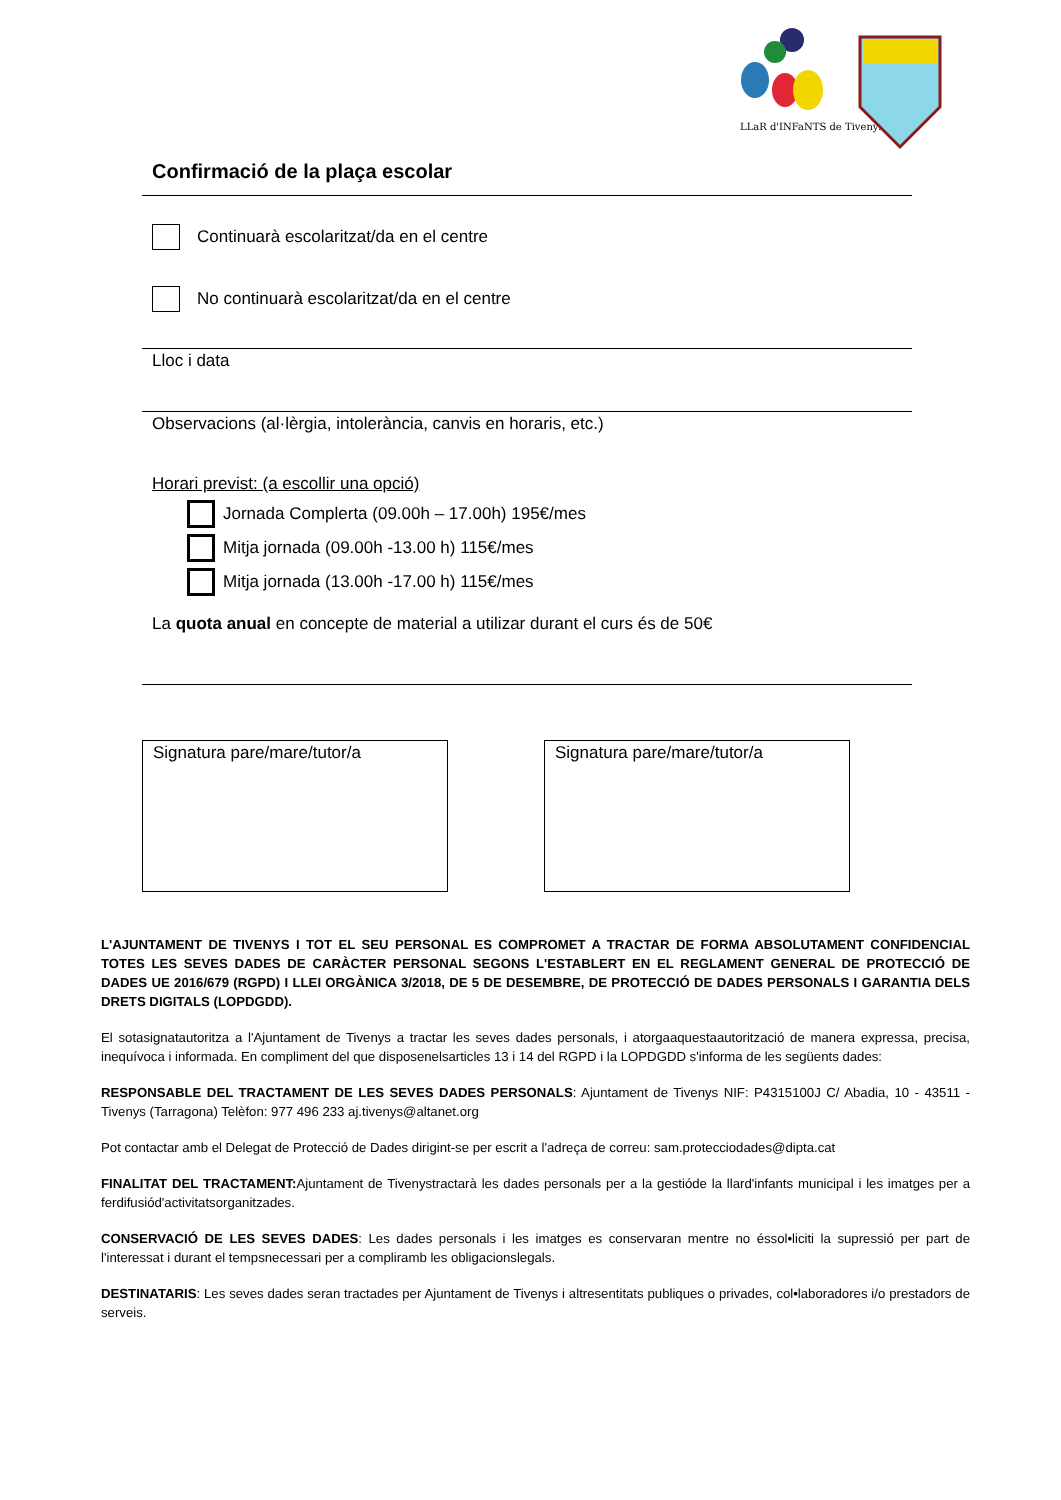LLaR d'INFaNTS de Tivenys
Confirmació de la plaça escolar
Continuarà escolaritzat/da en el centre
No continuarà escolaritzat/da en el centre
Lloc i data
Observacions (al·lèrgia, intolerància, canvis en horaris, etc.)
Horari previst: (a escollir una opció)
Jornada Complerta (09.00h – 17.00h) 195€/mes
Mitja jornada (09.00h -13.00 h) 115€/mes
Mitja jornada (13.00h -17.00 h) 115€/mes
La quota anual en concepte de material a utilizar durant el curs és de 50€
Signatura pare/mare/tutor/a Signatura pare/mare/tutor/a
L'AJUNTAMENT DE TIVENYS I TOT EL SEU PERSONAL ES COMPROMET A TRACTAR DE FORMA ABSOLUTAMENT CONFIDENCIAL TOTES LES SEVES DADES DE CARÀCTER PERSONAL SEGONS L'ESTABLERT EN EL REGLAMENT GENERAL DE PROTECCIÓ DE DADES UE 2016/679 (RGPD) I LLEI ORGÀNICA 3/2018, DE 5 DE DESEMBRE, DE PROTECCIÓ DE DADES PERSONALS I GARANTIA DELS DRETS DIGITALS (LOPDGDD).
El sotasignatautoritza a l'Ajuntament de Tivenys a tractar les seves dades personals, i atorgaaquestaautorització de manera expressa, precisa, inequívoca i informada. En compliment del que disposenelsarticles 13 i 14 del RGPD i la LOPDGDD s'informa de les següents dades:
RESPONSABLE DEL TRACTAMENT DE LES SEVES DADES PERSONALS: Ajuntament de Tivenys NIF: P4315100J C/ Abadia, 10 - 43511 - Tivenys (Tarragona) Telèfon: 977 496 233 aj.tivenys@altanet.org
Pot contactar amb el Delegat de Protecció de Dades dirigint-se per escrit a l'adreça de correu: sam.protecciodades@dipta.cat
FINALITAT DEL TRACTAMENT: Ajuntament de Tivenystractarà les dades personals per a la gestióde la llard'infants municipal i les imatges per a ferdifusiód'activitatsorganitzades.
CONSERVACIÓ DE LES SEVES DADES: Les dades personals i les imatges es conservaran mentre no éssol•liciti la supressió per part de l'interessat i durant el tempsnecessari per a compliramb les obligacionslegals.
DESTINATARIS: Les seves dades seran tractades per Ajuntament de Tivenys i altresentitats publiques o privades, col•laboradores i/o prestadors de serveis.